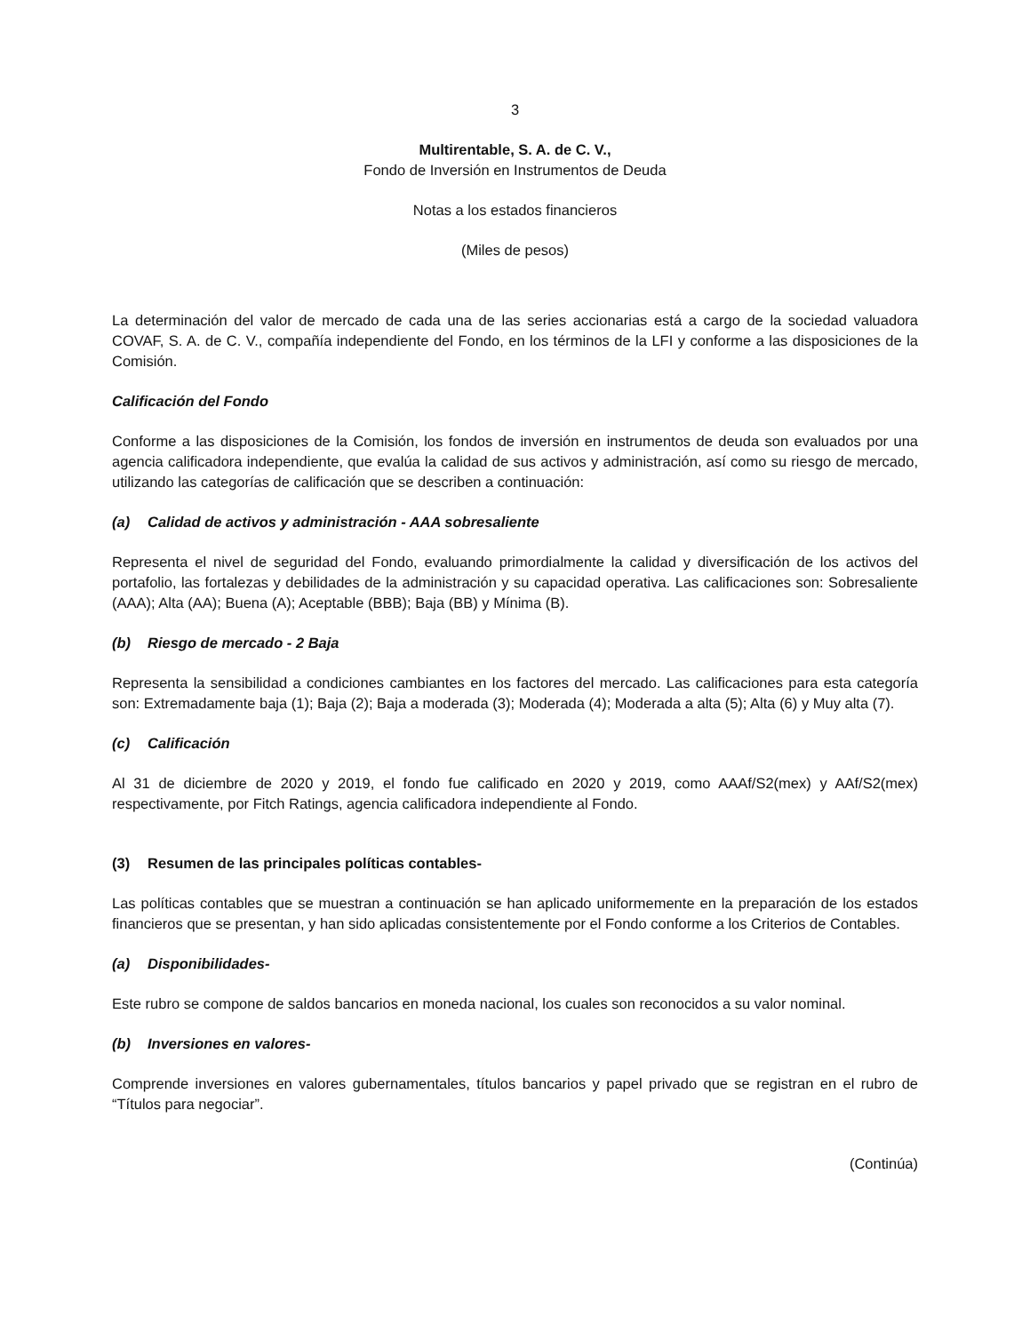3
Multirentable, S. A. de C. V.,
Fondo de Inversión en Instrumentos de Deuda
Notas a los estados financieros
(Miles de pesos)
La determinación del valor de mercado de cada una de las series accionarias está a cargo de la sociedad valuadora COVAF, S. A. de C. V., compañía independiente del Fondo, en los términos de la LFI y conforme a las disposiciones de la Comisión.
Calificación del Fondo
Conforme a las disposiciones de la Comisión, los fondos de inversión en instrumentos de deuda son evaluados por una agencia calificadora independiente, que evalúa la calidad de sus activos y administración, así como su riesgo de mercado, utilizando las categorías de calificación que se describen a continuación:
(a) Calidad de activos y administración - AAA sobresaliente
Representa el nivel de seguridad del Fondo, evaluando primordialmente la calidad y diversificación de los activos del portafolio, las fortalezas y debilidades de la administración y su capacidad operativa. Las calificaciones son: Sobresaliente (AAA); Alta (AA); Buena (A); Aceptable (BBB); Baja (BB) y Mínima (B).
(b) Riesgo de mercado - 2 Baja
Representa la sensibilidad a condiciones cambiantes en los factores del mercado. Las calificaciones para esta categoría son: Extremadamente baja (1); Baja (2); Baja a moderada (3); Moderada (4); Moderada a alta (5); Alta (6) y Muy alta (7).
(c) Calificación
Al 31 de diciembre de 2020 y 2019, el fondo fue calificado en 2020 y 2019, como AAAf/S2(mex) y AAf/S2(mex) respectivamente, por Fitch Ratings, agencia calificadora independiente al Fondo.
(3) Resumen de las principales políticas contables-
Las políticas contables que se muestran a continuación se han aplicado uniformemente en la preparación de los estados financieros que se presentan, y han sido aplicadas consistentemente por el Fondo conforme a los Criterios de Contables.
(a) Disponibilidades-
Este rubro se compone de saldos bancarios en moneda nacional, los cuales son reconocidos a su valor nominal.
(b) Inversiones en valores-
Comprende inversiones en valores gubernamentales, títulos bancarios y papel privado que se registran en el rubro de “Títulos para negociar”.
(Continúa)